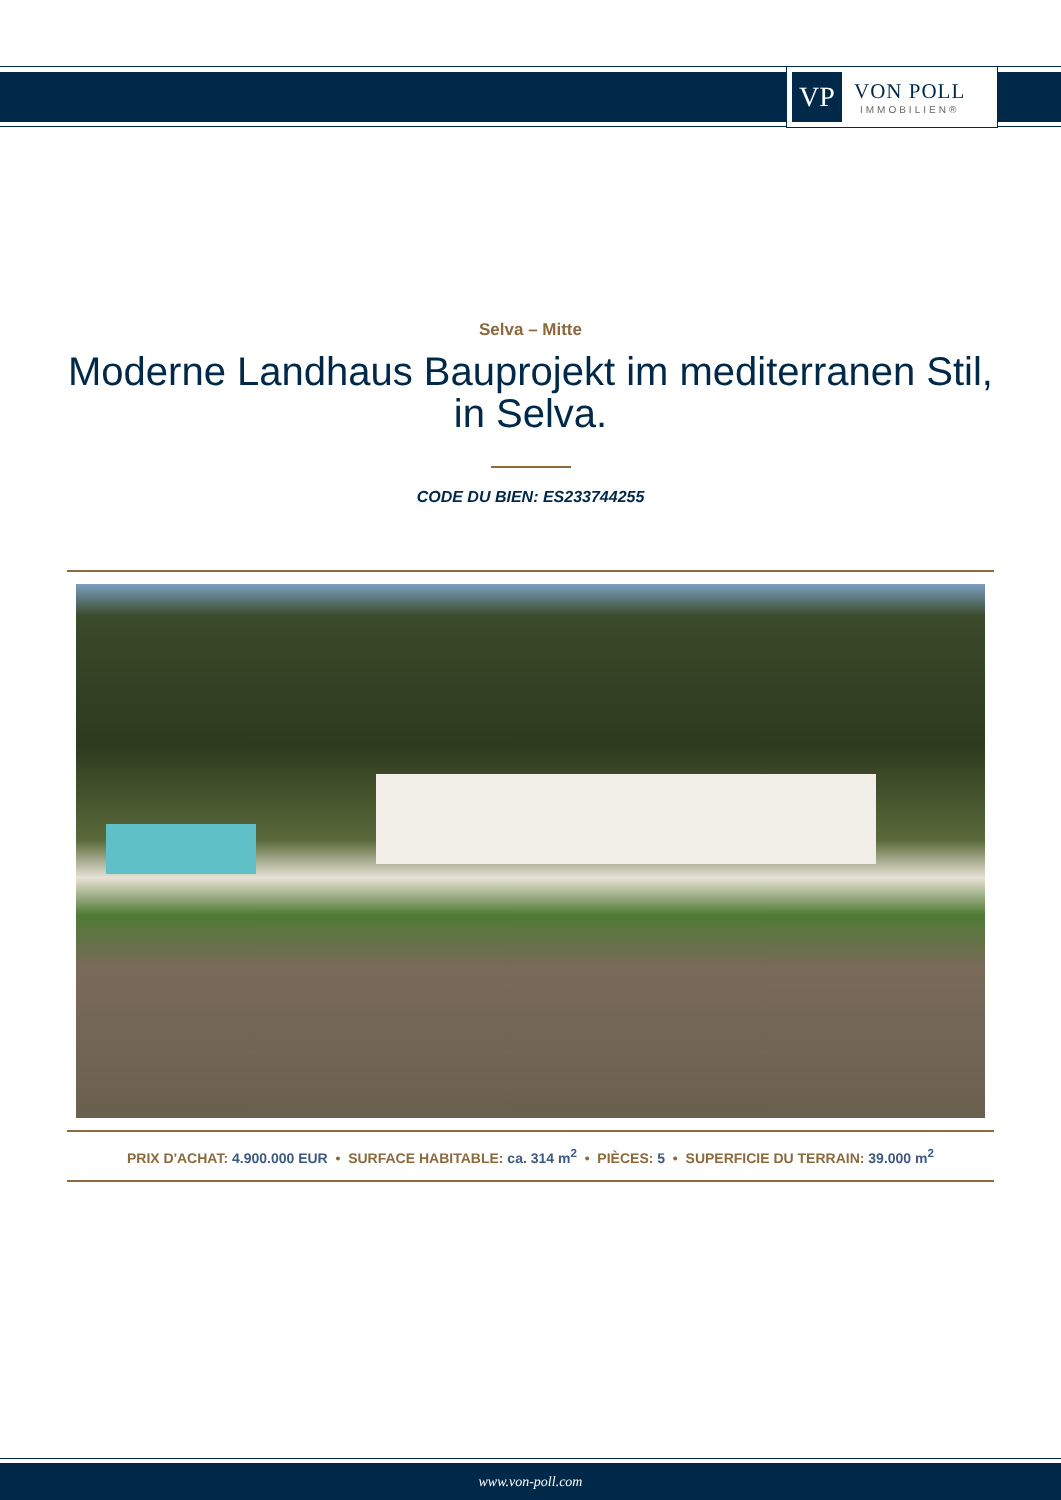VP
VON POLL
IMMOBILIEN®
Selva – Mitte
Moderne Landhaus Bauprojekt im mediterranen Stil, in Selva.
CODE DU BIEN: ES233744255
PRIX D'ACHAT: 4.900.000 EUR • SURFACE HABITABLE: ca. 314 m<sup>2</sup> • PIÈCES: 5 • SUPERFICIE DU TERRAIN: 39.000 m<sup>2</sup>
www.von-poll.com